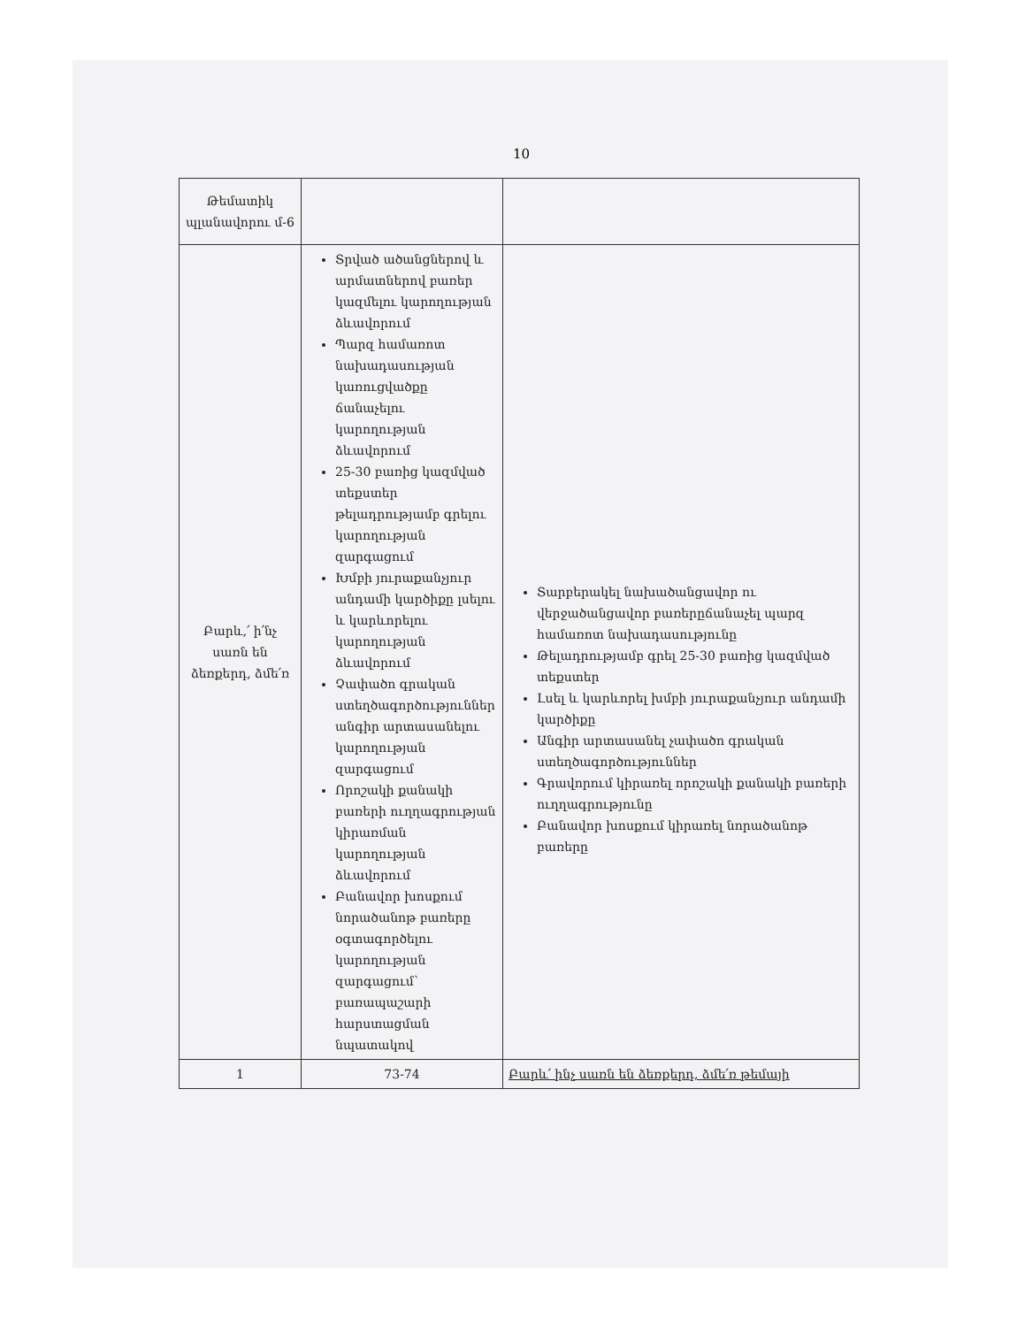10
| Թեմատիկ պլանավորու մ-6 | | |
| Բարև,՛ ի՛նչ սառն են ձեռքերդ, ձմե՛ռ | Տրված ածանցներով և արմատներով բառեր կազմելու կարողության ձևավորում Պարզ համառոտ նախադասության կառուցվածքը ճանաչելու կարողության ձևավորում 25-30 բառից կազմված տեքստեր թելադրությամբ գրելու կարողության զարգացում Խմբի յուրաքանչյուր անդամի կարծիքը լսելու և կարևորելու կարողության ձևավորում Չափածո գրական ստեղծագործություններ անգիր արտասանելու կարողության զարգացում Որոշակի քանակի բառերի ուղղագրության կիրառման կարողության ձևավորում Բանավոր խոսքում նորածանոթ բառերը օգտագործելու կարողության զարգացում՝ բառապաշարի հարստացման նպատակով | Տարբերակել նախածանցավոր ու վերջածանցավոր բառերըճանաչել պարզ համառոտ նախադասությունը Թելադրությամբ գրել 25-30 բառից կազմված տեքստեր Լսել և կարևորել խմբի յուրաքանչյուր անդամի կարծիքը Անգիր արտասանել չափածո գրական ստեղծագործություններ Գրավորում կիրառել որոշակի քանակի բառերի ուղղագրությունը Բանավոր խոսքում կիրառել նորածանոթ բառերը |
| 1 | 73-74 | Բարև՛ ինչ սառն են ձեռքերդ, ձմե՛ռ թեմայի |